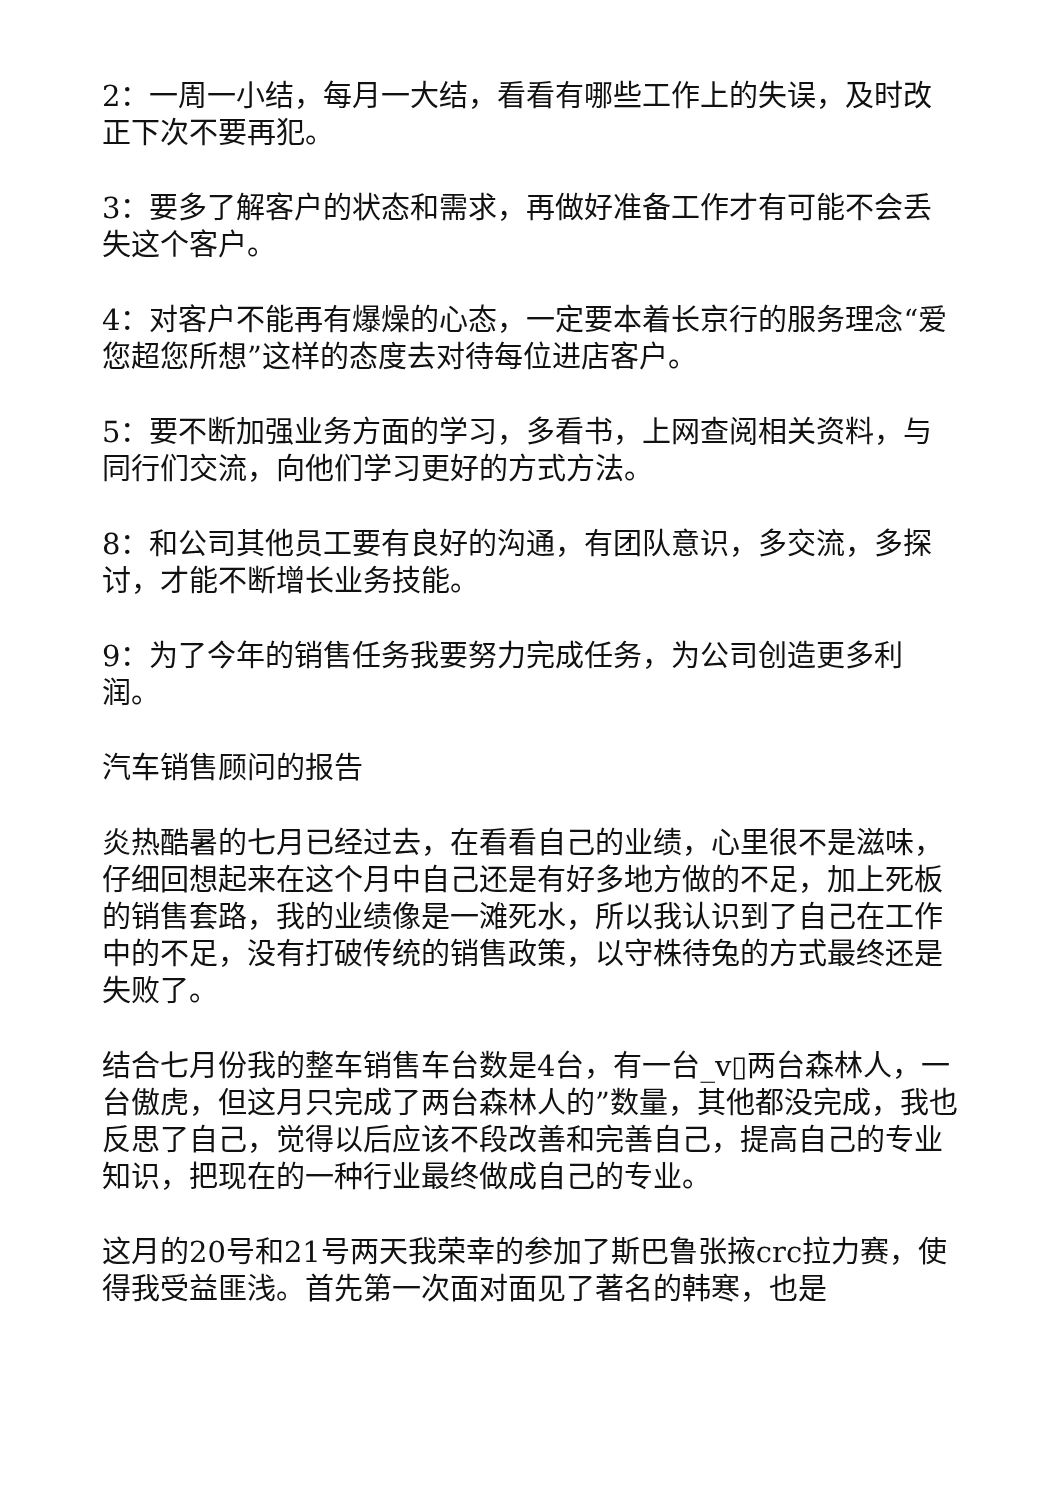2：一周一小结，每月一大结，看看有哪些工作上的失误，及时改正下次不要再犯。
3：要多了解客户的状态和需求，再做好准备工作才有可能不会丢失这个客户。
4：对客户不能再有爆燥的心态，一定要本着长京行的服务理念“爱您超您所想”这样的态度去对待每位进店客户。
5：要不断加强业务方面的学习，多看书，上网查阅相关资料，与同行们交流，向他们学习更好的方式方法。
8：和公司其他员工要有良好的沟通，有团队意识，多交流，多探讨，才能不断增长业务技能。
9：为了今年的销售任务我要努力完成任务，为公司创造更多利润。
汽车销售顾问的报告
炎热酷暑的七月已经过去，在看看自己的业绩，心里很不是滋味，仔细回想起来在这个月中自己还是有好多地方做的不足，加上死板的销售套路，我的业绩像是一滩死水，所以我认识到了自己在工作中的不足，没有打破传统的销售政策，以守株待兔的方式最终还是失败了。
结合七月份我的整车销售车台数是4台，有一台_v▯两台森林人，一台傲虎，但这月只完成了两台森林人的”数量，其他都没完成，我也反思了自己，觉得以后应该不段改善和完善自己，提高自己的专业知识，把现在的一种行业最终做成自己的专业。
这月的20号和21号两天我荣幸的参加了斯巴鲁张掖crc拉力赛，使得我受益匪浅。首先第一次面对面见了著名的韩寒，也是